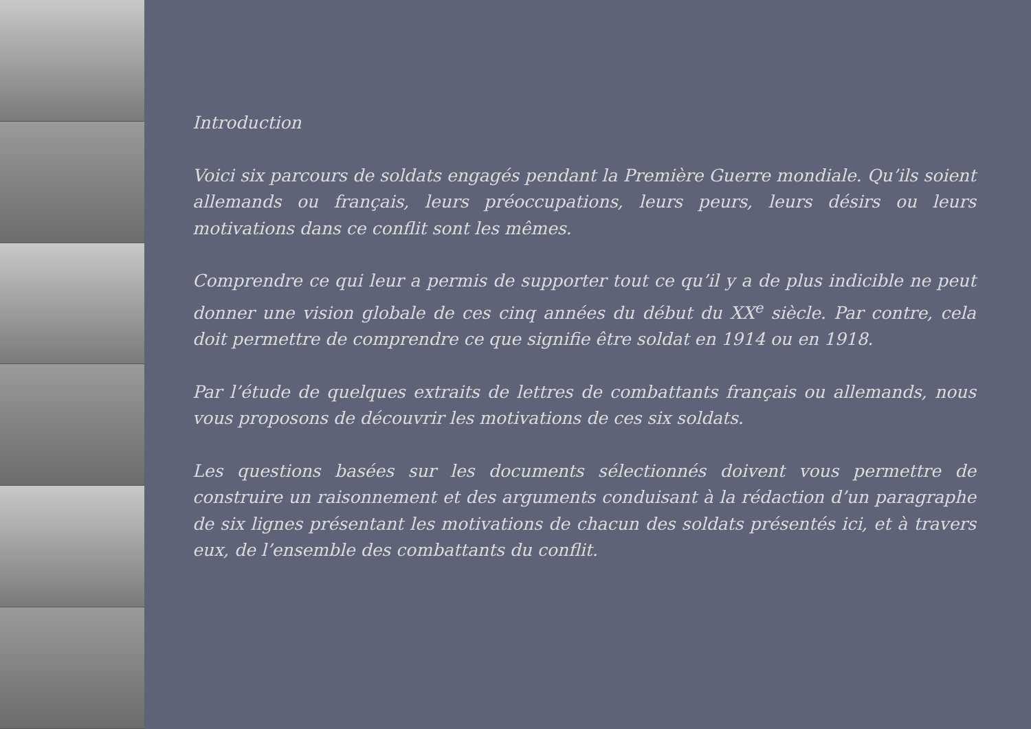Introduction
Voici six parcours de soldats engagés pendant la Première Guerre mondiale. Qu’ils soient allemands ou français, leurs préoccupations, leurs peurs, leurs désirs ou leurs motivations dans ce conflit sont les mêmes.
Comprendre ce qui leur a permis de supporter tout ce qu’il y a de plus indicible ne peut donner une vision globale de ces cinq années du début du XX<sup>e</sup> siècle. Par contre, cela doit permettre de comprendre ce que signifie être soldat en 1914 ou en 1918.
Par l’étude de quelques extraits de lettres de combattants français ou allemands, nous vous proposons de découvrir les motivations de ces six soldats.
Les questions basées sur les documents sélectionnés doivent vous permettre de construire un raisonnement et des arguments conduisant à la rédaction d’un paragraphe de six lignes présentant les motivations de chacun des soldats présentés ici, et à travers eux, de l’ensemble des combattants du conflit.